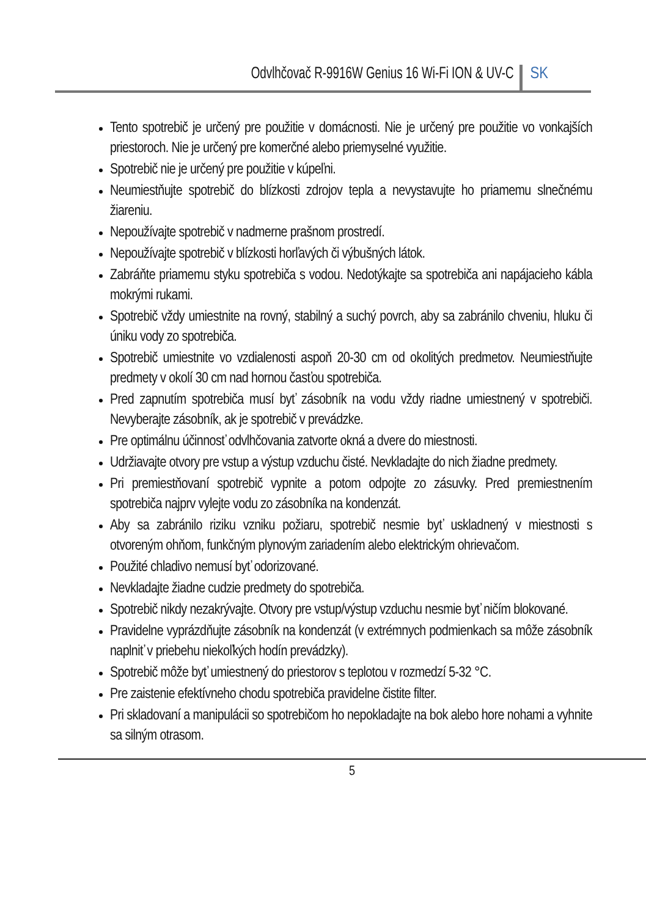Odvlhčovač R-9916W Genius 16 Wi-Fi ION & UV-C SK
Tento spotrebič je určený pre použitie v domácnosti. Nie je určený pre použitie vo vonkajších priestoroch. Nie je určený pre komerčné alebo priemyselné využitie.
Spotrebič nie je určený pre použitie v kúpeľni.
Neumiestňujte spotrebič do blízkosti zdrojov tepla a nevystavujte ho priamemu slnečnému žiareniu.
Nepoužívajte spotrebič v nadmerne prašnom prostredí.
Nepoužívajte spotrebič v blízkosti horľavých či výbušných látok.
Zabráňte priamemu styku spotrebiča s vodou. Nedotýkajte sa spotrebiča ani napájacieho kábla mokrými rukami.
Spotrebič vždy umiestnite na rovný, stabilný a suchý povrch, aby sa zabránilo chveniu, hluku či úniku vody zo spotrebiča.
Spotrebič umiestnite vo vzdialenosti aspoň 20-30 cm od okolitých predmetov. Neumiestňujte predmety v okolí 30 cm nad hornou časťou spotrebiča.
Pred zapnutím spotrebiča musí byť zásobník na vodu vždy riadne umiestnený v spotrebiči. Nevyberajte zásobník, ak je spotrebič v prevádzke.
Pre optimálnu účinnosť odvlhčovania zatvorte okná a dvere do miestnosti.
Udržiavajte otvory pre vstup a výstup vzduchu čisté. Nevkladajte do nich žiadne predmety.
Pri premiestňovaní spotrebič vypnite a potom odpojte zo zásuvky. Pred premiestnením spotrebiča najprv vylejte vodu zo zásobníka na kondenzát.
Aby sa zabránilo riziku vzniku požiaru, spotrebič nesmie byť uskladnený v miestnosti s otvoreným ohňom, funkčným plynovým zariadením alebo elektrickým ohrievačom.
Použité chladivo nemusí byť odorizované.
Nevkladajte žiadne cudzie predmety do spotrebiča.
Spotrebič nikdy nezakrývajte. Otvory pre vstup/výstup vzduchu nesmie byť ničím blokované.
Pravidelne vyprázdňujte zásobník na kondenzát (v extrémnych podmienkach sa môže zásobník naplniť v priebehu niekoľkých hodín prevádzky).
Spotrebič môže byť umiestnený do priestorov s teplotou v rozmedzí 5-32 °C.
Pre zaistenie efektívneho chodu spotrebiča pravidelne čistite filter.
Pri skladovaní a manipulácii so spotrebičom ho nepokladajte na bok alebo hore nohami a vyhnite sa silným otrasom.
5